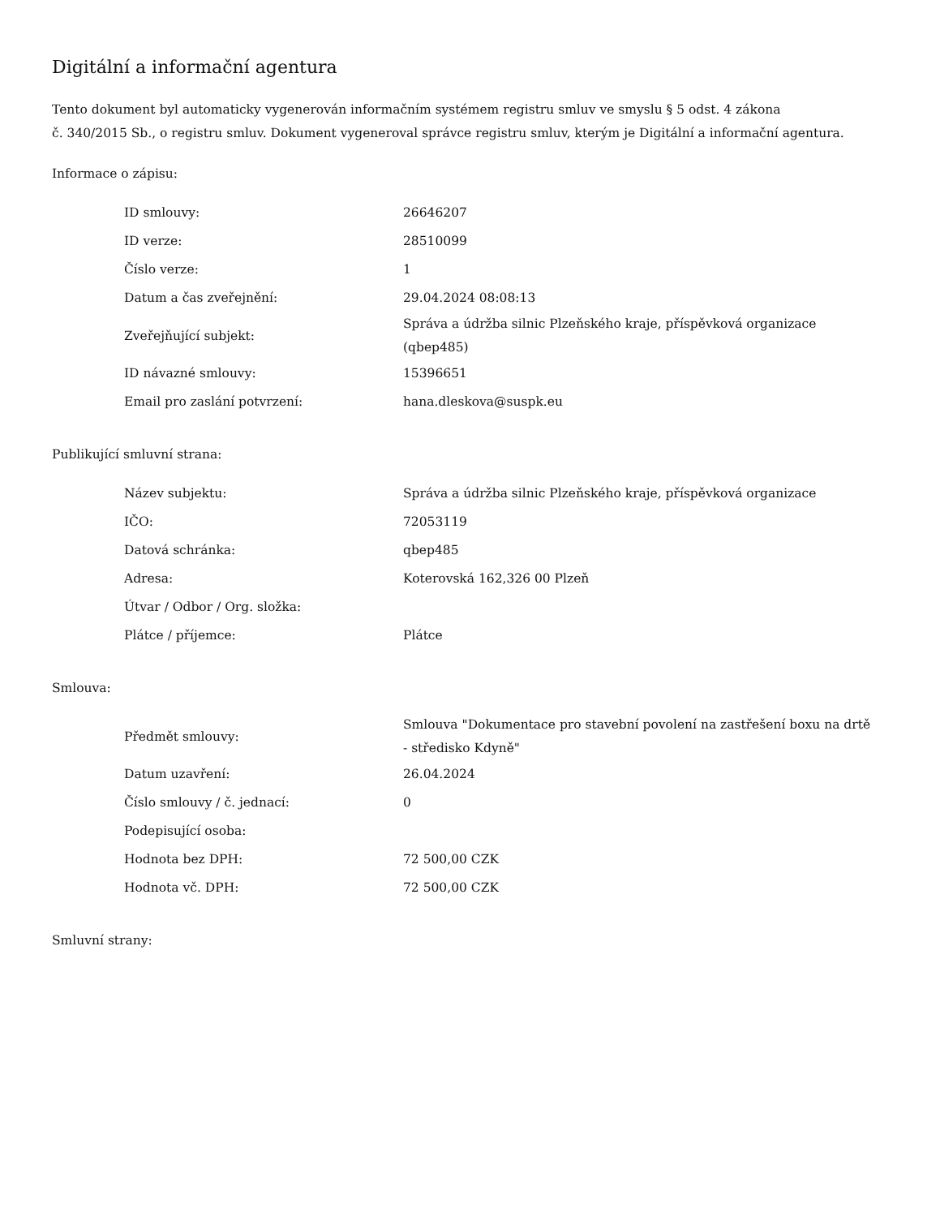Digitální a informační agentura
Tento dokument byl automaticky vygenerován informačním systémem registru smluv ve smyslu § 5 odst. 4 zákona
č. 340/2015 Sb., o registru smluv. Dokument vygeneroval správce registru smluv, kterým je Digitální a informační agentura.
Informace o zápisu:
| ID smlouvy: | 26646207 |
| ID verze: | 28510099 |
| Číslo verze: | 1 |
| Datum a čas zveřejnění: | 29.04.2024 08:08:13 |
| Zveřejňující subjekt: | Správa a údržba silnic Plzeňského kraje, příspěvková organizace (qbep485) |
| ID návazné smlouvy: | 15396651 |
| Email pro zaslání potvrzení: | hana.dleskova@suspk.eu |
Publikující smluvní strana:
| Název subjektu: | Správa a údržba silnic Plzeňského kraje, příspěvková organizace |
| IČO: | 72053119 |
| Datová schránka: | qbep485 |
| Adresa: | Koterovská 162,326 00 Plzeň |
| Útvar / Odbor / Org. složka: | |
| Plátce / příjemce: | Plátce |
Smlouva:
| Předmět smlouvy: | Smlouva "Dokumentace pro stavební povolení na zastřešení boxu na drtě - středisko Kdyně" |
| Datum uzavření: | 26.04.2024 |
| Číslo smlouvy / č. jednací: | 0 |
| Podepisující osoba: | |
| Hodnota bez DPH: | 72 500,00 CZK |
| Hodnota vč. DPH: | 72 500,00 CZK |
Smluvní strany: